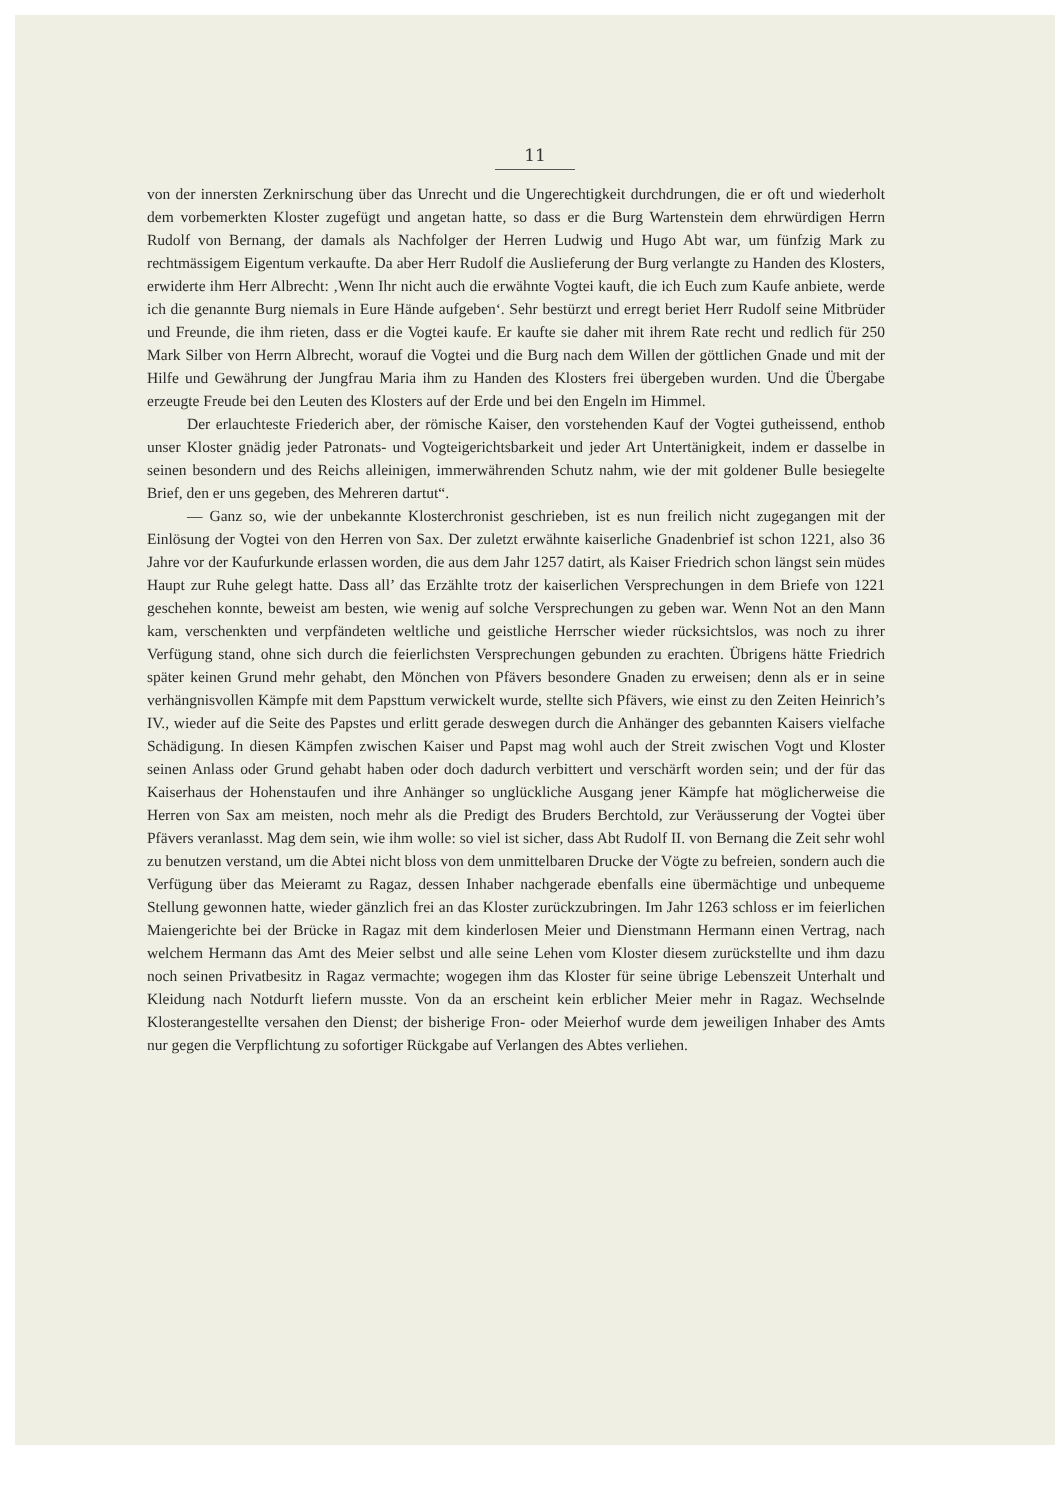11
von der innersten Zerknirschung über das Unrecht und die Ungerechtigkeit durchdrungen, die er oft und wiederholt dem vorbemerkten Kloster zugefügt und angetan hatte, so dass er die Burg Wartenstein dem ehrwürdigen Herrn Rudolf von Bernang, der damals als Nachfolger der Herren Ludwig und Hugo Abt war, um fünfzig Mark zu rechtmässigem Eigentum verkaufte. Da aber Herr Rudolf die Auslieferung der Burg verlangte zu Handen des Klosters, erwiderte ihm Herr Albrecht: ‚Wenn Ihr nicht auch die erwähnte Vogtei kauft, die ich Euch zum Kaufe anbiete, werde ich die genannte Burg niemals in Eure Hände aufgeben‘. Sehr bestürzt und erregt beriet Herr Rudolf seine Mitbrüder und Freunde, die ihm rieten, dass er die Vogtei kaufe. Er kaufte sie daher mit ihrem Rate recht und redlich für 250 Mark Silber von Herrn Albrecht, worauf die Vogtei und die Burg nach dem Willen der göttlichen Gnade und mit der Hilfe und Gewährung der Jungfrau Maria ihm zu Handen des Klosters frei übergeben wurden. Und die Übergabe erzeugte Freude bei den Leuten des Klosters auf der Erde und bei den Engeln im Himmel.
Der erlauchteste Friederich aber, der römische Kaiser, den vorstehenden Kauf der Vogtei gutheissend, enthob unser Kloster gnädig jeder Patronats- und Vogteigerichtsbarkeit und jeder Art Untertänigkeit, indem er dasselbe in seinen besondern und des Reichs alleinigen, immerwährenden Schutz nahm, wie der mit goldener Bulle besiegelte Brief, den er uns gegeben, des Mehreren dartut“.
— Ganz so, wie der unbekannte Klosterchronist geschrieben, ist es nun freilich nicht zugegangen mit der Einlösung der Vogtei von den Herren von Sax. Der zuletzt erwähnte kaiserliche Gnadenbrief ist schon 1221, also 36 Jahre vor der Kaufurkunde erlassen worden, die aus dem Jahr 1257 datirt, als Kaiser Friedrich schon längst sein müdes Haupt zur Ruhe gelegt hatte. Dass all’ das Erzählte trotz der kaiserlichen Versprechungen in dem Briefe von 1221 geschehen konnte, beweist am besten, wie wenig auf solche Versprechungen zu geben war. Wenn Not an den Mann kam, verschenkten und verpfändeten weltliche und geistliche Herrscher wieder rücksichtslos, was noch zu ihrer Verfügung stand, ohne sich durch die feierlichsten Versprechungen gebunden zu erachten. Übrigens hätte Friedrich später keinen Grund mehr gehabt, den Mönchen von Pfävers besondere Gnaden zu erweisen; denn als er in seine verhängnisvollen Kämpfe mit dem Papsttum verwickelt wurde, stellte sich Pfävers, wie einst zu den Zeiten Heinrich’s IV., wieder auf die Seite des Papstes und erlitt gerade deswegen durch die Anhänger des gebannten Kaisers vielfache Schädigung. In diesen Kämpfen zwischen Kaiser und Papst mag wohl auch der Streit zwischen Vogt und Kloster seinen Anlass oder Grund gehabt haben oder doch dadurch verbittert und verschärft worden sein; und der für das Kaiserhaus der Hohenstaufen und ihre Anhänger so unglückliche Ausgang jener Kämpfe hat möglicherweise die Herren von Sax am meisten, noch mehr als die Predigt des Bruders Berchtold, zur Veräusserung der Vogtei über Pfävers veranlasst. Mag dem sein, wie ihm wolle: so viel ist sicher, dass Abt Rudolf II. von Bernang die Zeit sehr wohl zu benutzen verstand, um die Abtei nicht bloss von dem unmittelbaren Drucke der Vögte zu befreien, sondern auch die Verfügung über das Meieramt zu Ragaz, dessen Inhaber nachgerade ebenfalls eine übermächtige und unbequeme Stellung gewonnen hatte, wieder gänzlich frei an das Kloster zurückzubringen. Im Jahr 1263 schloss er im feierlichen Maiengerichte bei der Brücke in Ragaz mit dem kinderlosen Meier und Dienstmann Hermann einen Vertrag, nach welchem Hermann das Amt des Meier selbst und alle seine Lehen vom Kloster diesem zurückstellte und ihm dazu noch seinen Privatbesitz in Ragaz vermachte; wogegen ihm das Kloster für seine übrige Lebenszeit Unterhalt und Kleidung nach Notdurft liefern musste. Von da an erscheint kein erblicher Meier mehr in Ragaz. Wechselnde Klosterangestellte versahen den Dienst; der bisherige Fron- oder Meierhof wurde dem jeweiligen Inhaber des Amts nur gegen die Verpflichtung zu sofortiger Rückgabe auf Verlangen des Abtes verliehen.